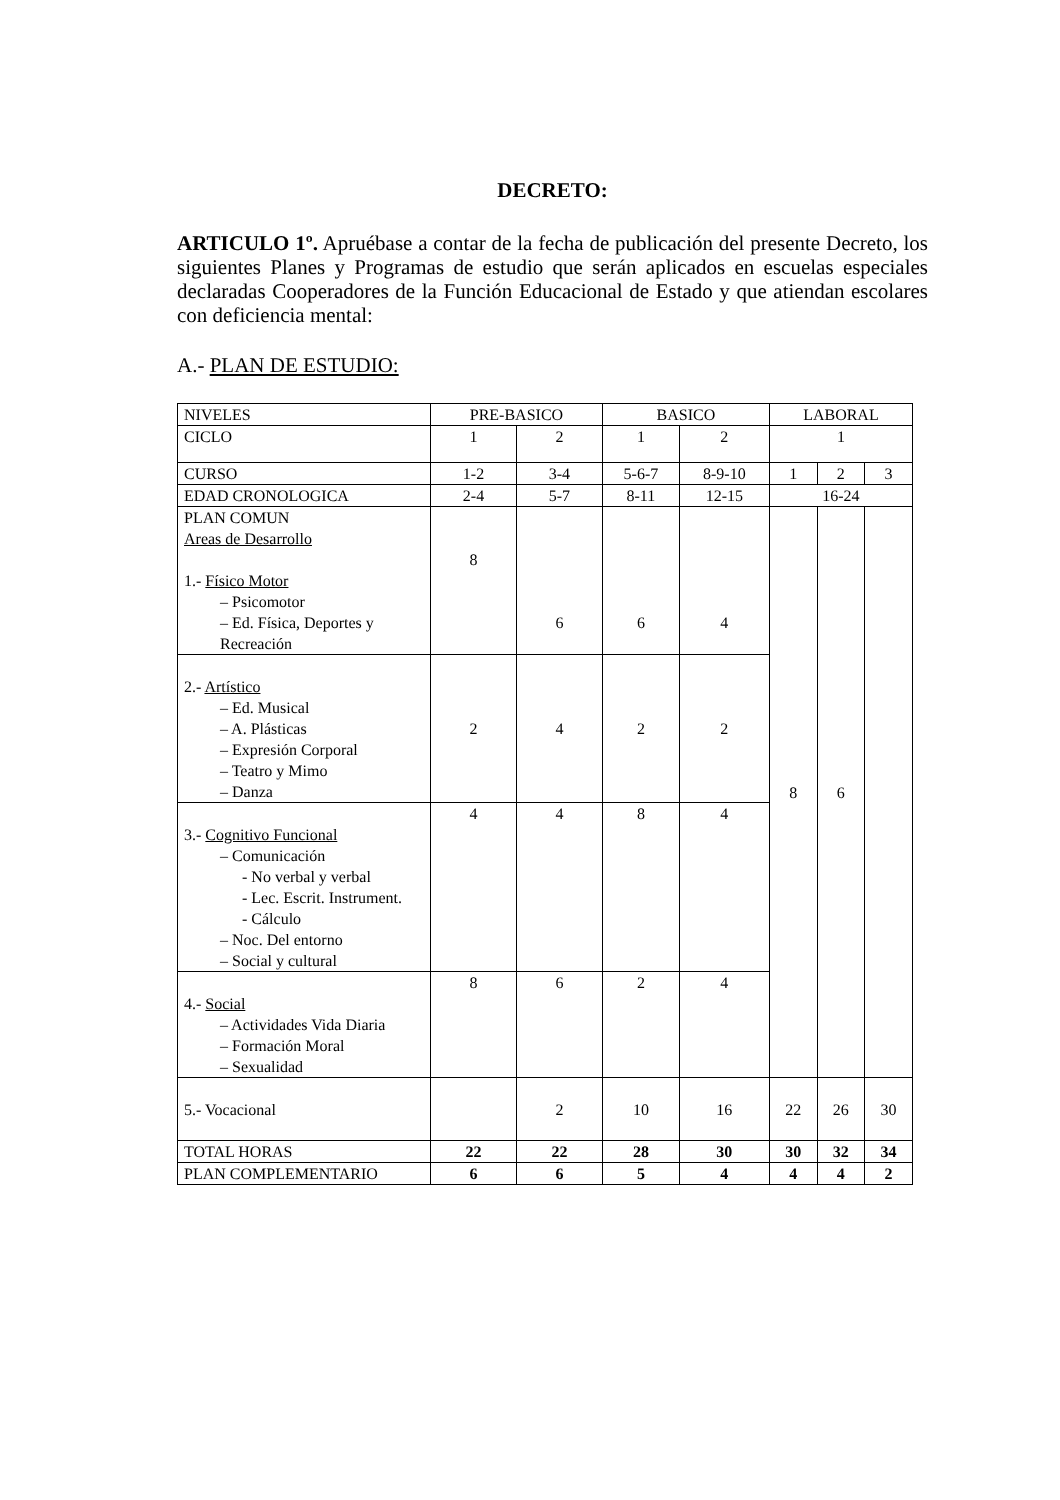DECRETO:
ARTICULO 1º. Apruébase a contar de la fecha de publicación del presente Decreto, los siguientes Planes y Programas de estudio que serán aplicados en escuelas especiales declaradas Cooperadores de la Función Educacional de Estado y que atiendan escolares con deficiencia mental:
A.- PLAN DE ESTUDIO:
| NIVELES | PRE-BASICO | | BASICO | | LABORAL | | |
| CICLO | 1 | 2 | 1 | 2 | 1 | | |
| CURSO | 1-2 | 3-4 | 5-6-7 | 8-9-10 | 1 | 2 | 3 |
| EDAD CRONOLOGICA | 2-4 | 5-7 | 8-11 | 12-15 | 16-24 | | |
| PLAN COMUN Areas de Desarrollo 1.- Físico Motor – Psicomotor – Ed. Física, Deportes y Recreación | 8 | 6 | 6 | 4 | 8 | 6 | |
| 2.- Artístico – Ed. Musical – A. Plásticas – Expresión Corporal – Teatro y Mimo – Danza | 2 | 4 | 2 | 2 | | | |
| 3.- Cognitivo Funcional – Comunicación - No verbal y verbal - Lec. Escrit. Instrument. - Cálculo – Noc. Del entorno – Social y cultural | 4 | 4 | 8 | 4 | | | |
| 4.- Social – Actividades Vida Diaria – Formación Moral – Sexualidad | 8 | 6 | 2 | 4 | | | |
| 5.- Vocacional | | 2 | 10 | 16 | 22 | 26 | 30 |
| TOTAL HORAS | 22 | 22 | 28 | 30 | 30 | 32 | 34 |
| PLAN COMPLEMENTARIO | 6 | 6 | 5 | 4 | 4 | 4 | 2 |